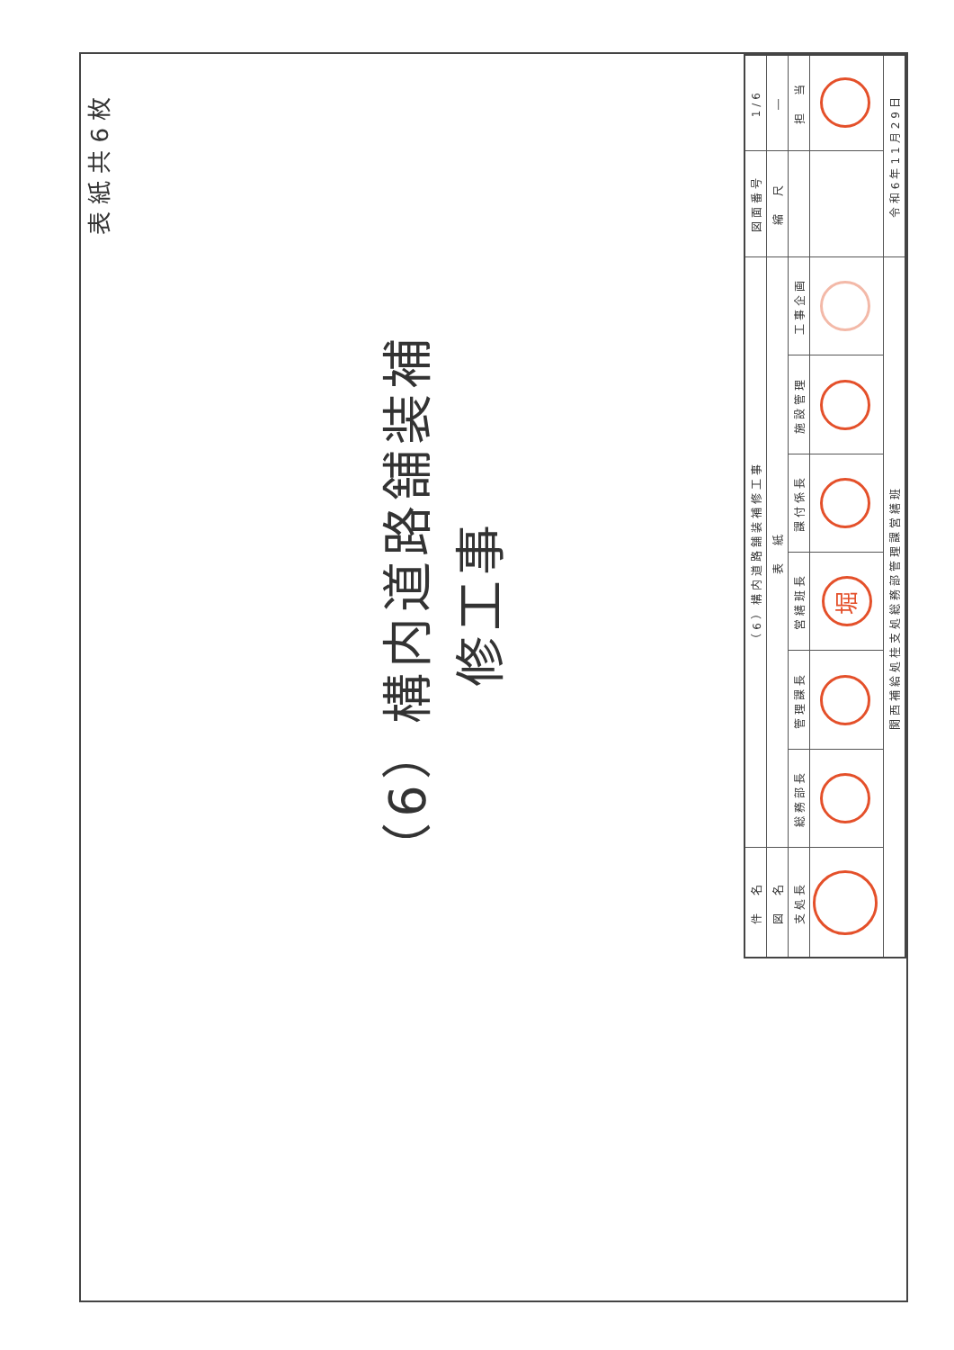表紙共6枚
（6）構内道路舗装補修工事
| 件 名 | （6）構内道路舗装補修工事 | | | | | | 図面番号 | 1/6 |
| 図 名 | 表 紙 | | | | | | 縮 尺 | ― |
| 支処長 | 総務部長 | 管理課長 | 営繕班長 | 課付係長 | 施設管理 | 工事企画 | | 担 当 |
| | | | 堀 | | | | | |
| 関西補給処桂支処総務部管理課営繕班 | | | | | | | 令和6年11月29日 | |